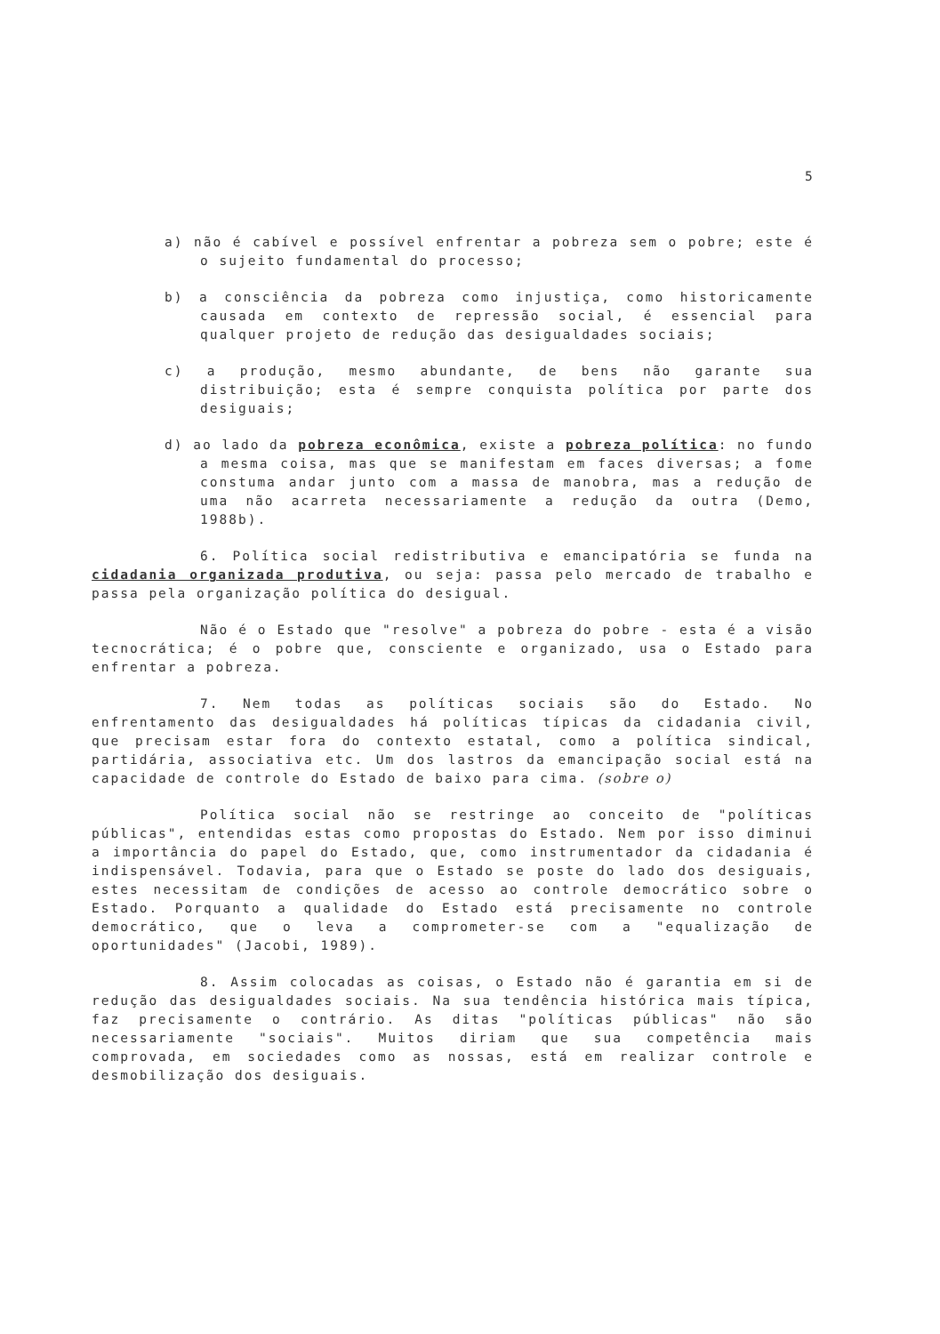5
a) não é cabível e possível enfrentar a pobreza sem o pobre; este é o sujeito fundamental do processo;
b) a consciência da pobreza como injustiça, como historicamente causada em contexto de repressão social, é essencial para qualquer projeto de redução das desigualdades sociais;
c) a produção, mesmo abundante, de bens não garante sua distribuição; esta é sempre conquista política por parte dos desiguais;
d) ao lado da pobreza econômica, existe a pobreza política: no fundo a mesma coisa, mas que se manifestam em faces diversas; a fome constuma andar junto com a massa de manobra, mas a redução de uma não acarreta necessariamente a redução da outra (Demo, 1988b).
6. Política social redistributiva e emancipatória se funda na cidadania organizada produtiva, ou seja: passa pelo mercado de trabalho e passa pela organização política do desigual.
Não é o Estado que "resolve" a pobreza do pobre - esta é a visão tecnocrática; é o pobre que, consciente e organizado, usa o Estado para enfrentar a pobreza.
7. Nem todas as políticas sociais são do Estado. No enfrentamento das desigualdades há políticas típicas da cidadania civil, que precisam estar fora do contexto estatal, como a política sindical, partidária, associativa etc. Um dos lastros da emancipação social está na capacidade de controle do Estado de baixo para cima. (sobre o)
Política social não se restringe ao conceito de "políticas públicas", entendidas estas como propostas do Estado. Nem por isso diminui a importância do papel do Estado, que, como instrumentador da cidadania é indispensável. Todavia, para que o Estado se poste do lado dos desiguais, estes necessitam de condições de acesso ao controle democrático sobre o Estado. Porquanto a qualidade do Estado está precisamente no controle democrático, que o leva a comprometer-se com a "equalização de oportunidades" (Jacobi, 1989).
8. Assim colocadas as coisas, o Estado não é garantia em si de redução das desigualdades sociais. Na sua tendência histórica mais típica, faz precisamente o contrário. As ditas "políticas públicas" não são necessariamente "sociais". Muitos diriam que sua competência mais comprovada, em sociedades como as nossas, está em realizar controle e desmobilização dos desiguais.